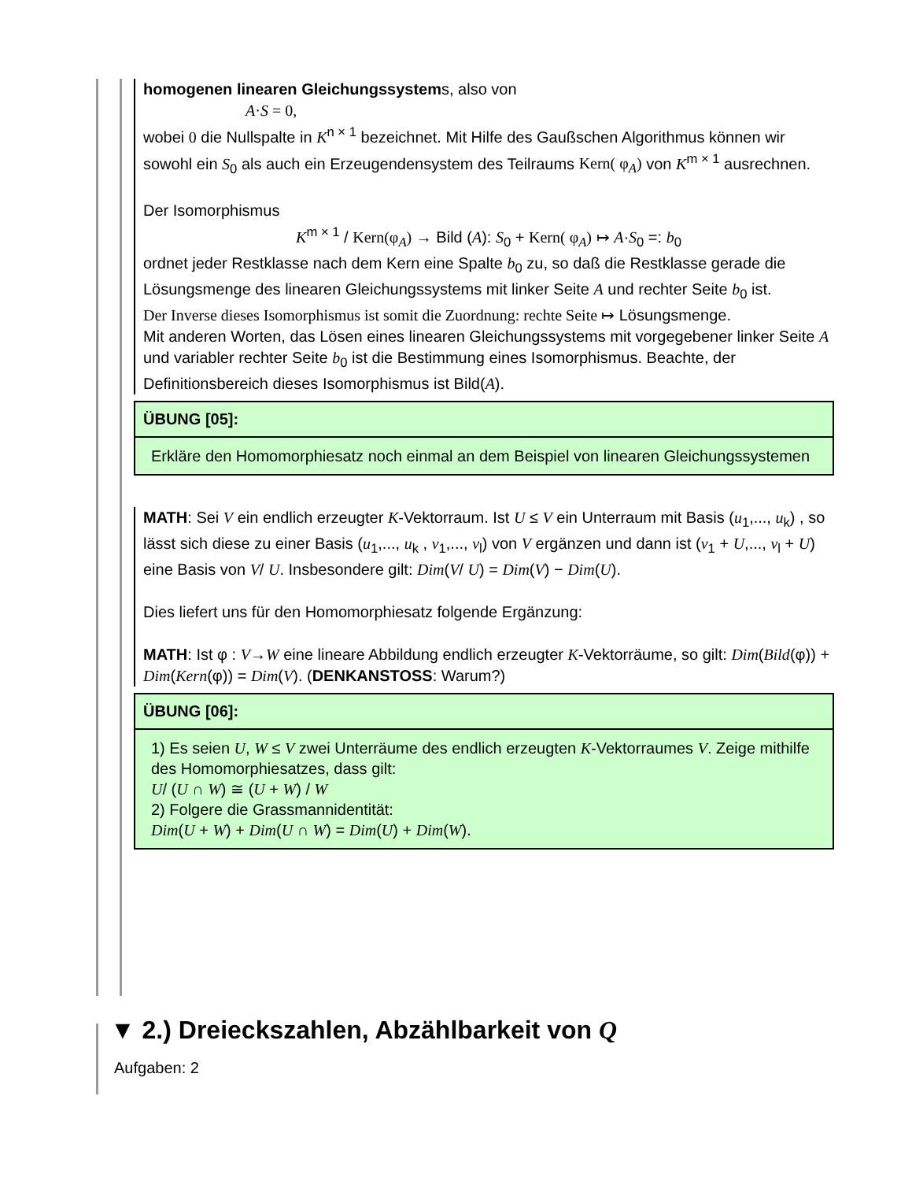homogenen linearen Gleichungssystems, also von
A·S = 0,
wobei 0 die Nullspalte in K<sup>n × 1</sup> bezeichnet. Mit Hilfe des Gaußschen Algorithmus können wir sowohl ein S<sub>0</sub> als auch ein Erzeugendensystem des Teilraums Kern( φ<sub>A</sub>) von K<sup>m × 1</sup> ausrechnen.
Der Isomorphismus
K<sup>m × 1</sup> / Kern(φ<sub>A</sub>) → Bild (A): S<sub>0</sub> + Kern( φ<sub>A</sub>) ↦ A·S<sub>0</sub> =: b<sub>0</sub>
ordnet jeder Restklasse nach dem Kern eine Spalte b<sub>0</sub> zu, so daß die Restklasse gerade die Lösungsmenge des linearen Gleichungssystems mit linker Seite A und rechter Seite b<sub>0</sub> ist.
Der Inverse dieses Isomorphismus ist somit die Zuordnung: rechte Seite ↦ Lösungsmenge.
Mit anderen Worten, das Lösen eines linearen Gleichungssystems mit vorgegebener linker Seite A und variabler rechter Seite b<sub>0</sub> ist die Bestimmung eines Isomorphismus. Beachte, der Definitionsbereich dieses Isomorphismus ist Bild(A).
ÜBUNG [05]:
Erkläre den Homomorphiesatz noch einmal an dem Beispiel von linearen Gleichungssystemen
MATH: Sei V ein endlich erzeugter K-Vektorraum. Ist U ≤ V ein Unterraum mit Basis (u<sub>1</sub>,..., u<sub>k</sub>) , so lässt sich diese zu einer Basis (u<sub>1</sub>,..., u<sub>k</sub> , v<sub>1</sub>,..., v<sub>l</sub>) von V ergänzen und dann ist (v<sub>1</sub> + U,..., v<sub>l</sub> + U) eine Basis von V/ U. Insbesondere gilt: Dim(V/ U) = Dim(V) − Dim(U).
Dies liefert uns für den Homomorphiesatz folgende Ergänzung:
MATH: Ist φ : V→W eine lineare Abbildung endlich erzeugter K-Vektorräume, so gilt: Dim(Bild(φ)) + Dim(Kern(φ)) = Dim(V). (DENKANSTOSS: Warum?)
ÜBUNG [06]:
1) Es seien U, W ≤ V zwei Unterräume des endlich erzeugten K-Vektorraumes V. Zeige mithilfe des Homomorphiesatzes, dass gilt:
U/ (U ∩ W) ≅ (U + W) / W
2) Folgere die Grassmannidentität:
Dim(U + W) + Dim(U ∩ W) = Dim(U) + Dim(W).
▼ 2.) Dreieckszahlen, Abzählbarkeit von Q
Aufgaben: 2